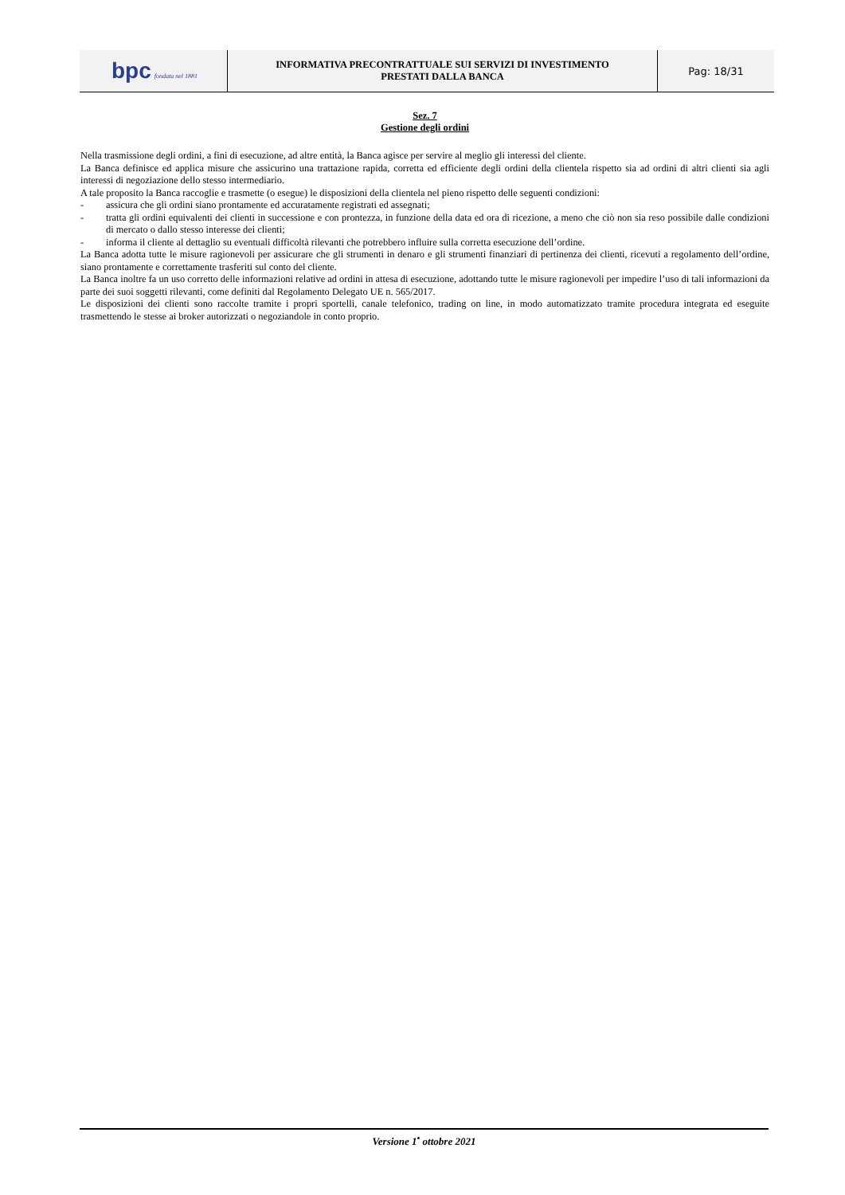| bpc fondata nel 1881 | INFORMATIVA PRECONTRATTUALE SUI SERVIZI DI INVESTIMENTO PRESTATI DALLA BANCA | Pag: 18/31 |
Sez. 7
Gestione degli ordini
Nella trasmissione degli ordini, a fini di esecuzione, ad altre entità, la Banca agisce per servire al meglio gli interessi del cliente.
La Banca definisce ed applica misure che assicurino una trattazione rapida, corretta ed efficiente degli ordini della clientela rispetto sia ad ordini di altri clienti sia agli interessi di negoziazione dello stesso intermediario.
A tale proposito la Banca raccoglie e trasmette (o esegue) le disposizioni della clientela nel pieno rispetto delle seguenti condizioni:
- assicura che gli ordini siano prontamente ed accuratamente registrati ed assegnati;
- tratta gli ordini equivalenti dei clienti in successione e con prontezza, in funzione della data ed ora di ricezione, a meno che ciò non sia reso possibile dalle condizioni di mercato o dallo stesso interesse dei clienti;
- informa il cliente al dettaglio su eventuali difficoltà rilevanti che potrebbero influire sulla corretta esecuzione dell’ordine.
La Banca adotta tutte le misure ragionevoli per assicurare che gli strumenti in denaro e gli strumenti finanziari di pertinenza dei clienti, ricevuti a regolamento dell’ordine, siano prontamente e correttamente trasferiti sul conto del cliente.
La Banca inoltre fa un uso corretto delle informazioni relative ad ordini in attesa di esecuzione, adottando tutte le misure ragionevoli per impedire l’uso di tali informazioni da parte dei suoi soggetti rilevanti, come definiti dal Regolamento Delegato UE n. 565/2017.
Le disposizioni dei clienti sono raccolte tramite i propri sportelli, canale telefonico, trading on line, in modo automatizzato tramite procedura integrata ed eseguite trasmettendo le stesse ai broker autorizzati o negoziandole in conto proprio.
Versione 1<sup>•</sup> ottobre 2021